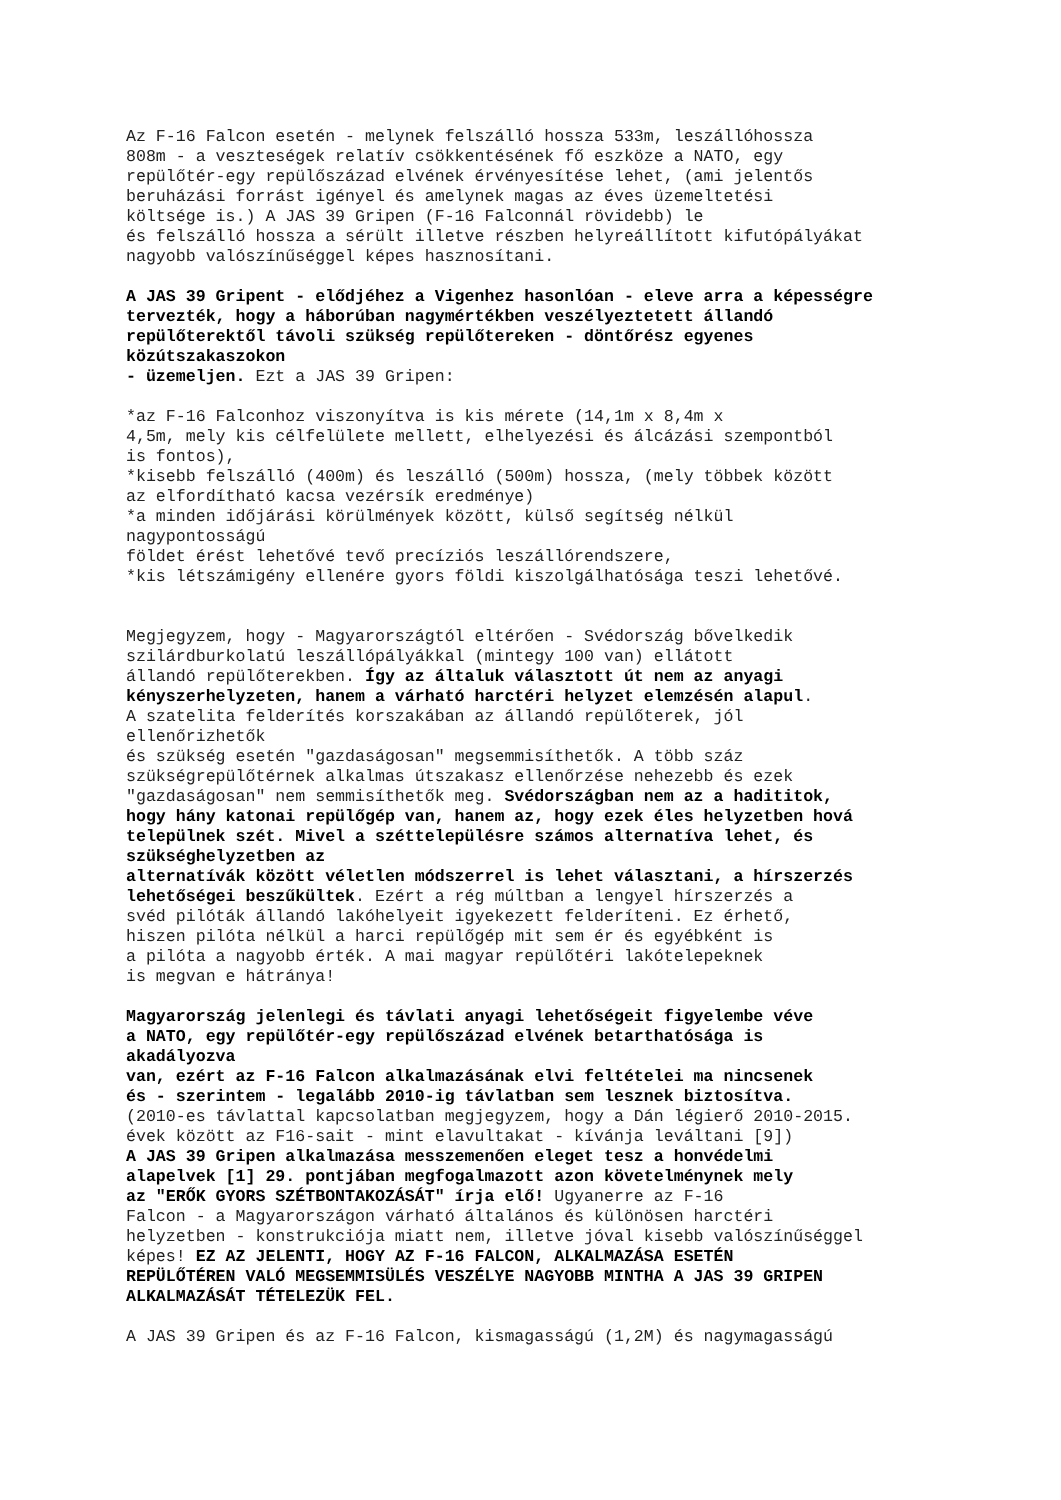Az F-16 Falcon esetén - melynek felszálló hossza 533m, leszállóhossza 808m - a veszteségek relatív csökkentésének fő eszköze a NATO, egy repülőtér-egy repülőszázad elvének érvényesítése lehet, (ami jelentős beruházási forrást igényel és amelynek magas az éves üzemeltetési költsége is.) A JAS 39 Gripen (F-16 Falconnál rövidebb) le és felszálló hossza a sérült illetve részben helyreállított kifutópályákat nagyobb valószínűséggel képes hasznosítani.
A JAS 39 Gripent - elődjéhez a Vigenhez hasonlóan - eleve arra a képességre tervezték, hogy a háborúban nagymértékben veszélyeztetett állandó repülőterektől távoli szükség repülőtereken - döntőrész egyenes közútszakaszokon - üzemeljen. Ezt a JAS 39 Gripen:
*az F-16 Falconhoz viszonyítva is kis mérete (14,1m x 8,4m x 4,5m, mely kis célfelülete mellett, elhelyezési és álcázási szempontból is fontos), *kisebb felszálló (400m) és leszálló (500m) hossza, (mely többek között az elfordítható kacsa vezérsík eredménye) *a minden időjárási körülmények között, külső segítség nélkül nagypontosságú földet érést lehetővé tevő precíziós leszállórendszere, *kis létszámigény ellenére gyors földi kiszolgálhatósága teszi lehetővé.
Megjegyzem, hogy - Magyarországtól eltérően - Svédország bővelkedik szilárdburkolatú leszállópályákkal (mintegy 100 van) ellátott állandó repülőterekben. Így az általuk választott út nem az anyagi kényszerhelyzeten, hanem a várható harctéri helyzet elemzésén alapul. A szatelita felderítés korszakában az állandó repülőterek, jól ellenőrizhetők és szükség esetén "gazdaságosan" megsemmisíthetők. A több száz szükségrepülőtérnek alkalmas útszakasz ellenőrzése nehezebb és ezek "gazdaságosan" nem semmisíthetők meg. Svédországban nem az a hadititok, hogy hány katonai repülőgép van, hanem az, hogy ezek éles helyzetben hová települnek szét. Mivel a széttelepülésre számos alternatíva lehet, és szükséghelyzetben az alternatívák között véletlen módszerrel is lehet választani, a hírszerzés lehetőségei beszűkültek. Ezért a rég múltban a lengyel hírszerzés a svéd pilóták állandó lakóhelyeit igyekezett felderíteni. Ez érhető, hiszen pilóta nélkül a harci repülőgép mit sem ér és egyébként is a pilóta a nagyobb érték. A mai magyar repülőtéri lakótelepeknek is megvan e hátránya!
Magyarország jelenlegi és távlati anyagi lehetőségeit figyelembe véve a NATO, egy repülőtér-egy repülőszázad elvének betarthatósága is akadályozva van, ezért az F-16 Falcon alkalmazásának elvi feltételei ma nincsenek és - szerintem - legalább 2010-ig távlatban sem lesznek biztosítva. (2010-es távlattal kapcsolatban megjegyzem, hogy a Dán légierő 2010-2015. évek között az F16-sait - mint elavultakat - kívánja leváltani [9]) A JAS 39 Gripen alkalmazása messzemenően eleget tesz a honvédelmi alapelvek [1] 29. pontjában megfogalmazott azon követelménynek mely az "ERŐK GYORS SZÉTBONTAKOZÁSÁT" írja elő! Ugyanerre az F-16 Falcon - a Magyarországon várható általános és különösen harctéri helyzetben - konstrukciója miatt nem, illetve jóval kisebb valószínűséggel képes! EZ AZ JELENTI, HOGY AZ F-16 FALCON, ALKALMAZÁSA ESETÉN REPÜLŐTÉREN VALÓ MEGSEMMISÜLÉS VESZÉLYE NAGYOBB MINTHA A JAS 39 GRIPEN ALKALMAZÁSÁT TÉTELEZÜK FEL.
A JAS 39 Gripen és az F-16 Falcon, kismagasságú (1,2M) és nagymagasságú